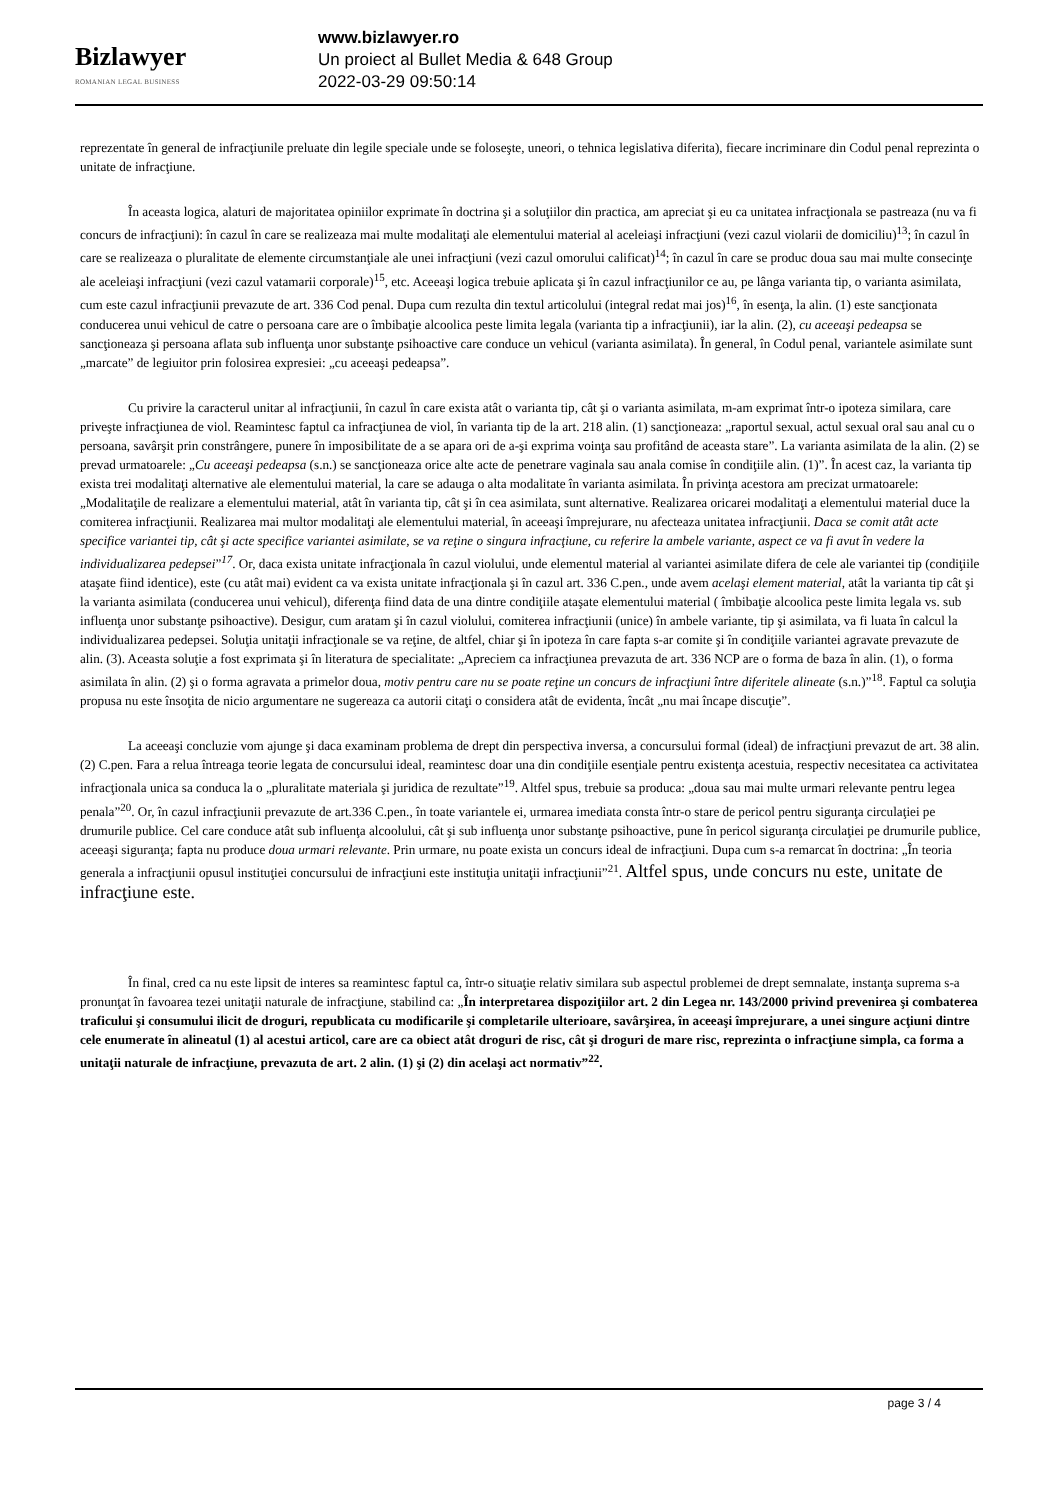Bizlawyer
ROMANIAN LEGAL BUSINESS
www.bizlawyer.ro
Un proiect al Bullet Media & 648 Group
2022-03-29 09:50:14
reprezentate în general de infracţiunile preluate din legile speciale unde se foloseşte, uneori, o tehnica legislativa diferita), fiecare incriminare din Codul penal reprezinta o unitate de infracţiune.
În aceasta logica, alaturi de majoritatea opiniilor exprimate în doctrina şi a soluţiilor din practica, am apreciat şi eu ca unitatea infracţionala se pastreaza (nu va fi concurs de infracţiuni): în cazul în care se realizeaza mai multe modalitaţi ale elementului material al aceleiaşi infracţiuni (vezi cazul violarii de domiciliu)<sup>13</sup>; în cazul în care se realizeaza o pluralitate de elemente circumstanţiale ale unei infracţiuni (vezi cazul omorului calificat)<sup>14</sup>; în cazul în care se produc doua sau mai multe consecinţe ale aceleiaşi infracţiuni (vezi cazul vatamarii corporale)<sup>15</sup>, etc. Aceeaşi logica trebuie aplicata şi în cazul infracţiunilor ce au, pe lânga varianta tip, o varianta asimilata, cum este cazul infracţiunii prevazute de art. 336 Cod penal. Dupa cum rezulta din textul articolului (integral redat mai jos)<sup>16</sup>, în esenţa, la alin. (1) este sancţionata conducerea unui vehicul de catre o persoana care are o îmbibaţie alcoolica peste limita legala (varianta tip a infracţiunii), iar la alin. (2), cu aceeaşi pedeapsa se sancţioneaza şi persoana aflata sub influenţa unor substanţe psihoactive care conduce un vehicul (varianta asimilata). În general, în Codul penal, variantele asimilate sunt „marcate” de legiuitor prin folosirea expresiei: „cu aceeaşi pedeapsa”.
Cu privire la caracterul unitar al infracţiunii, în cazul în care exista atât o varianta tip, cât şi o varianta asimilata, m-am exprimat într-o ipoteza similara, care priveşte infracţiunea de viol. Reamintesc faptul ca infracţiunea de viol, în varianta tip de la art. 218 alin. (1) sancţioneaza: „raportul sexual, actul sexual oral sau anal cu o persoana, savârşit prin constrângere, punere în imposibilitate de a se apara ori de a-şi exprima voinţa sau profitând de aceasta stare”. La varianta asimilata de la alin. (2) se prevad urmatoarele: „Cu aceeaşi pedeapsa (s.n.) se sancţioneaza orice alte acte de penetrare vaginala sau anala comise în condiţiile alin. (1)”. În acest caz, la varianta tip exista trei modalitaţi alternative ale elementului material, la care se adauga o alta modalitate în varianta asimilata. În privinţa acestora am precizat urmatoarele: „Modalitaţile de realizare a elementului material, atât în varianta tip, cât şi în cea asimilata, sunt alternative. Realizarea oricarei modalitaţi a elementului material duce la comiterea infracţiunii. Realizarea mai multor modalitaţi ale elementului material, în aceeaşi împrejurare, nu afecteaza unitatea infracţiunii. Daca se comit atât acte specifice variantei tip, cât şi acte specifice variantei asimilate, se va reţine o singura infracţiune, cu referire la ambele variante, aspect ce va fi avut în vedere la individualizarea pedepsei”<sup>17</sup>. Or, daca exista unitate infracţionala în cazul violului, unde elementul material al variantei asimilate difera de cele ale variantei tip (condiţiile ataşate fiind identice), este (cu atât mai) evident ca va exista unitate infracţionala şi în cazul art. 336 C.pen., unde avem acelaşi element material, atât la varianta tip cât şi la varianta asimilata (conducerea unui vehicul), diferenţa fiind data de una dintre condiţiile ataşate elementului material ( îmbibaţie alcoolica peste limita legala vs. sub influenţa unor substanţe psihoactive). Desigur, cum aratam şi în cazul violului, comiterea infracţiunii (unice) în ambele variante, tip şi asimilata, va fi luata în calcul la individualizarea pedepsei. Soluţia unitaţii infracţionale se va reţine, de altfel, chiar şi în ipoteza în care fapta s-ar comite şi în condiţiile variantei agravate prevazute de alin. (3). Aceasta soluţie a fost exprimata şi în literatura de specialitate: „Apreciem ca infracţiunea prevazuta de art. 336 NCP are o forma de baza în alin. (1), o forma asimilata în alin. (2) şi o forma agravata a primelor doua, motiv pentru care nu se poate reţine un concurs de infracţiuni între diferitele alineate (s.n.)”<sup>18</sup>. Faptul ca soluţia propusa nu este însoţita de nicio argumentare ne sugereaza ca autorii citaţi o considera atât de evidenta, încât „nu mai încape discuţie”.
La aceeaşi concluzie vom ajunge şi daca examinam problema de drept din perspectiva inversa, a concursului formal (ideal) de infracţiuni prevazut de art. 38 alin. (2) C.pen. Fara a relua întreaga teorie legata de concursului ideal, reamintesc doar una din condiţiile esenţiale pentru existenţa acestuia, respectiv necesitatea ca activitatea infracţionala unica sa conduca la o „pluralitate materiala şi juridica de rezultate”<sup>19</sup>. Altfel spus, trebuie sa produca: „doua sau mai multe urmari relevante pentru legea penala”<sup>20</sup>. Or, în cazul infracţiunii prevazute de art.336 C.pen., în toate variantele ei, urmarea imediata consta într-o stare de pericol pentru siguranţa circulaţiei pe drumurile publice. Cel care conduce atât sub influenţa alcoolului, cât şi sub influenţa unor substanţe psihoactive, pune în pericol siguranţa circulaţiei pe drumurile publice, aceeaşi siguranţa; fapta nu produce doua urmari relevante. Prin urmare, nu poate exista un concurs ideal de infracţiuni. Dupa cum s-a remarcat în doctrina: „În teoria generala a infracţiunii opusul instituţiei concursului de infracţiuni este instituţia unitaţii infracţiunii”<sup>21</sup>. Altfel spus, unde concurs nu este, unitate de infracţiune este.
În final, cred ca nu este lipsit de interes sa reamintesc faptul ca, într-o situaţie relativ similara sub aspectul problemei de drept semnalate, instanţa suprema s-a pronunţat în favoarea tezei unitaţii naturale de infracţiune, stabilind ca: „În interpretarea dispoziţiilor art. 2 din Legea nr. 143/2000 privind prevenirea şi combaterea traficului şi consumului ilicit de droguri, republicata cu modificarile şi completarile ulterioare, savârşirea, în aceeaşi împrejurare, a unei singure acţiuni dintre cele enumerate în alineatul (1) al acestui articol, care are ca obiect atât droguri de risc, cât şi droguri de mare risc, reprezinta o infracţiune simpla, ca forma a unitaţii naturale de infracţiune, prevazuta de art. 2 alin. (1) şi (2) din acelaşi act normativ”<sup>22</sup>.
page 3 / 4